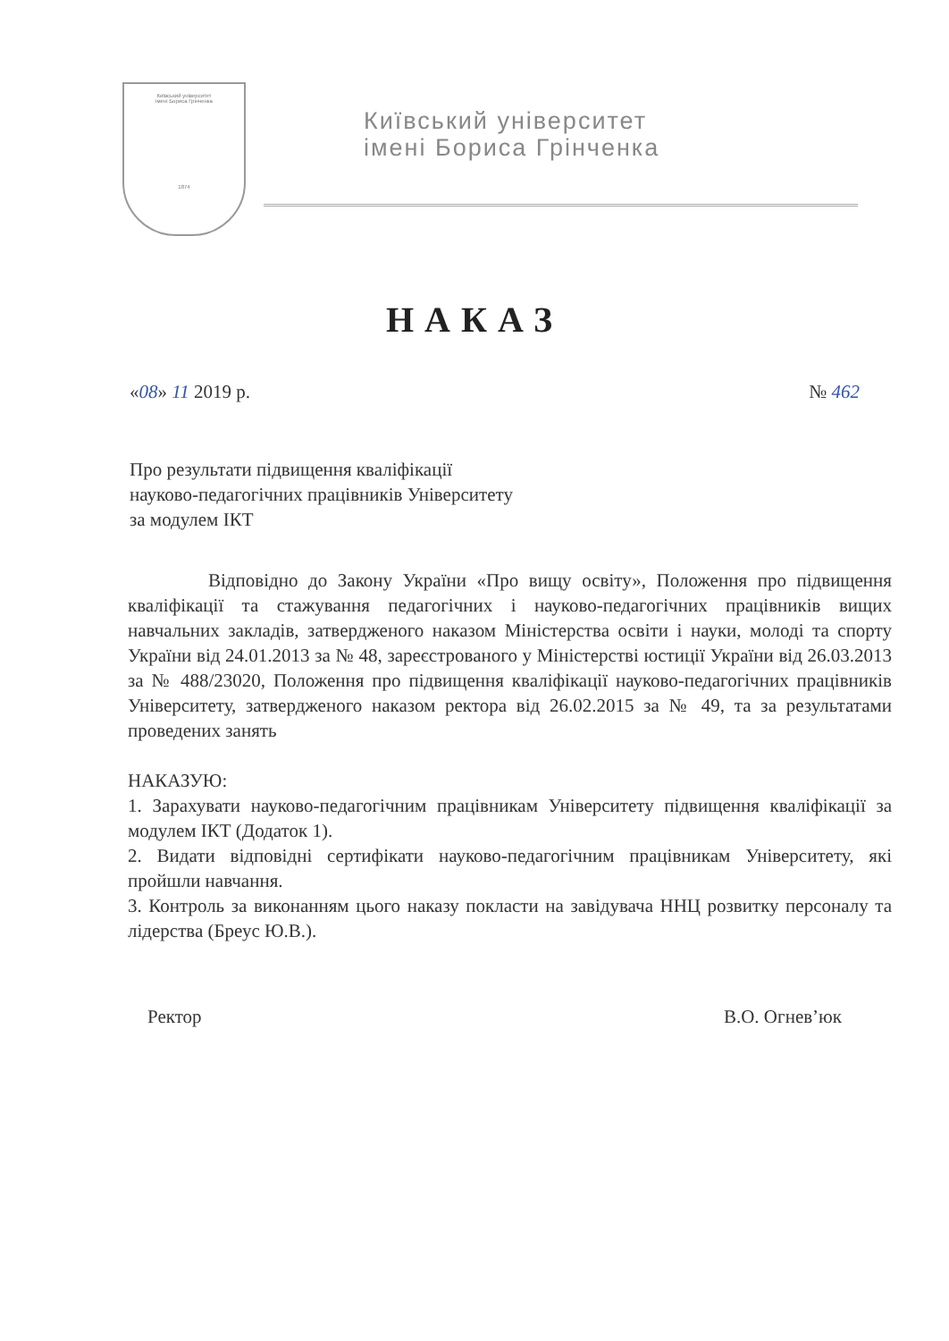Київський університет
імені Бориса Грінченка
1874
Київський університет
імені Бориса Грінченка
НАКАЗ
«08» 11 2019 р. № 462
Про результати підвищення кваліфікації
науково-педагогічних працівників Університету
за модулем ІКТ
Відповідно до Закону України «Про вищу освіту», Положення про підвищення кваліфікації та стажування педагогічних і науково-педагогічних працівників вищих навчальних закладів, затвердженого наказом Міністерства освіти і науки, молоді та спорту України від 24.01.2013 за № 48, зареєстрованого у Міністерстві юстиції України від 26.03.2013 за № 488/23020, Положення про підвищення кваліфікації науково-педагогічних працівників Університету, затвердженого наказом ректора від 26.02.2015 за № 49, та за результатами проведених занять
НАКАЗУЮ:
1. Зарахувати науково-педагогічним працівникам Університету підвищення кваліфікації за модулем ІКТ (Додаток 1).
2. Видати відповідні сертифікати науково-педагогічним працівникам Університету, які пройшли навчання.
3. Контроль за виконанням цього наказу покласти на завідувача ННЦ розвитку персоналу та лідерства (Бреус Ю.В.).
Ректор В.О. Огнев’юк